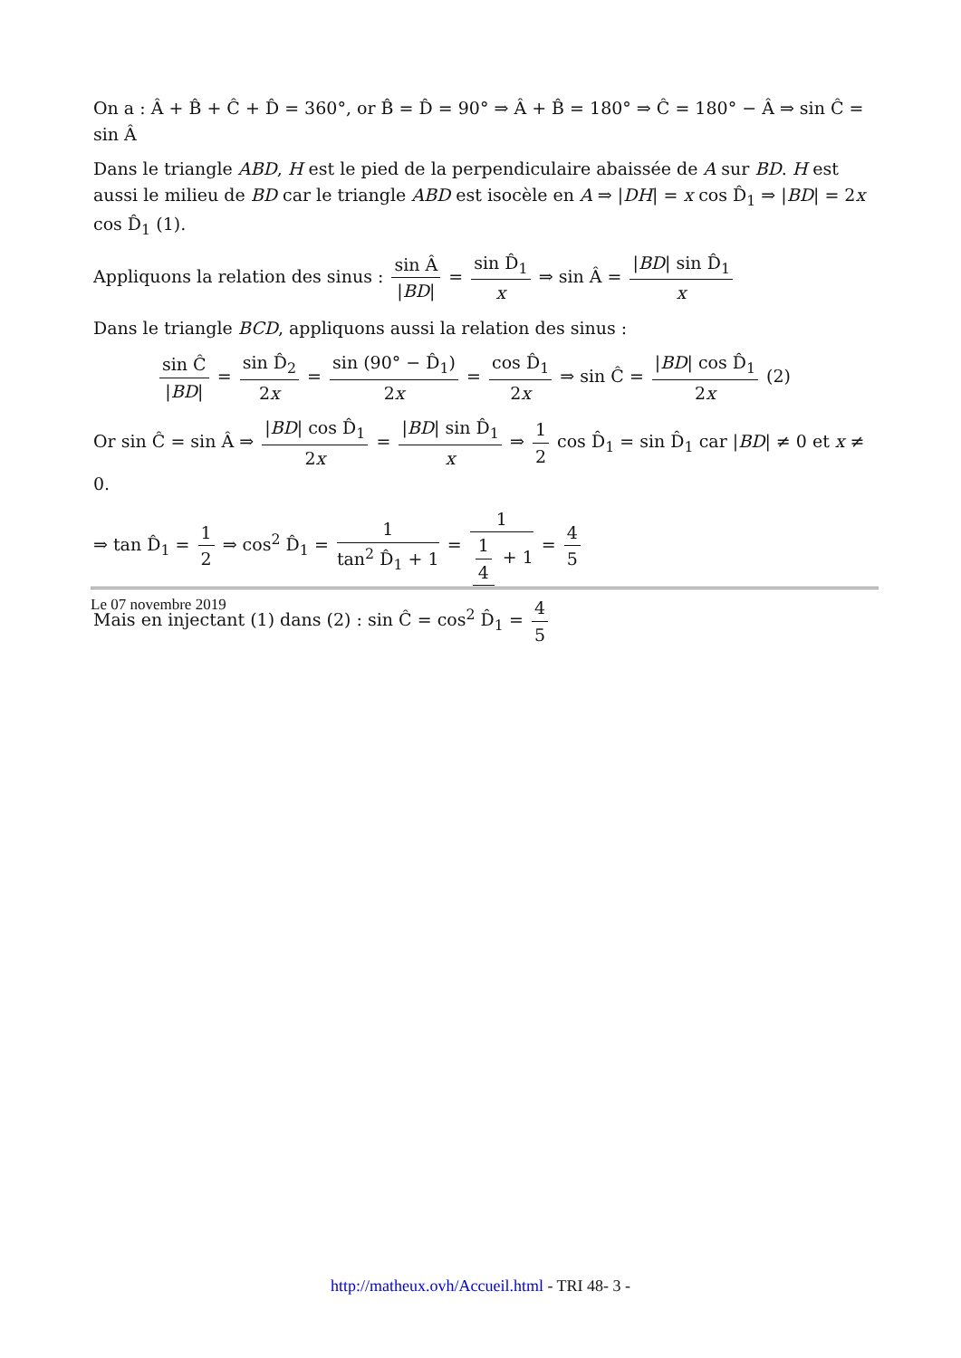On a : Â + B̂ + Ĉ + D̂ = 360°, or B̂ = D̂ = 90° ⇒ Â + B̂ = 180° ⇒ Ĉ = 180° − Â ⇒ sin Ĉ = sin Â
Dans le triangle ABD, H est le pied de la perpendiculaire abaissée de A sur BD. H est aussi le milieu de BD car le triangle ABD est isocèle en A ⇒ |DH| = x cos D̂<sub>1</sub> ⇒ |BD| = 2x cos D̂<sub>1</sub> (1).
Appliquons la relation des sinus : sin Â |BD| = sin D̂<sub>1</sub> x ⇒ sin Â = |BD| sin D̂<sub>1</sub> x
Dans le triangle BCD, appliquons aussi la relation des sinus :
sin Ĉ |BD| = sin D̂<sub>2</sub> 2x = sin (90° − D̂<sub>1</sub>) 2x = cos D̂<sub>1</sub> 2x ⇒ sin Ĉ = |BD| cos D̂<sub>1</sub> 2x (2)
Or sin Ĉ = sin Â ⇒ |BD| cos D̂<sub>1</sub> 2x = |BD| sin D̂<sub>1</sub> x ⇒ 1 2 cos D̂<sub>1</sub> = sin D̂<sub>1</sub> car |BD| ≠ 0 et x ≠ 0.
⇒ tan D̂<sub>1</sub> = 1 2 ⇒ cos<sup>2</sup> D̂<sub>1</sub> = 1 tan<sup>2</sup> D̂<sub>1</sub> + 1 = 1 1 4 + 1 = 4 5
Mais en injectant (1) dans (2) : sin Ĉ = cos<sup>2</sup> D̂<sub>1</sub> = 4 5
Le 07 novembre 2019
http://matheux.ovh/Accueil.html - TRI 48- 3 -